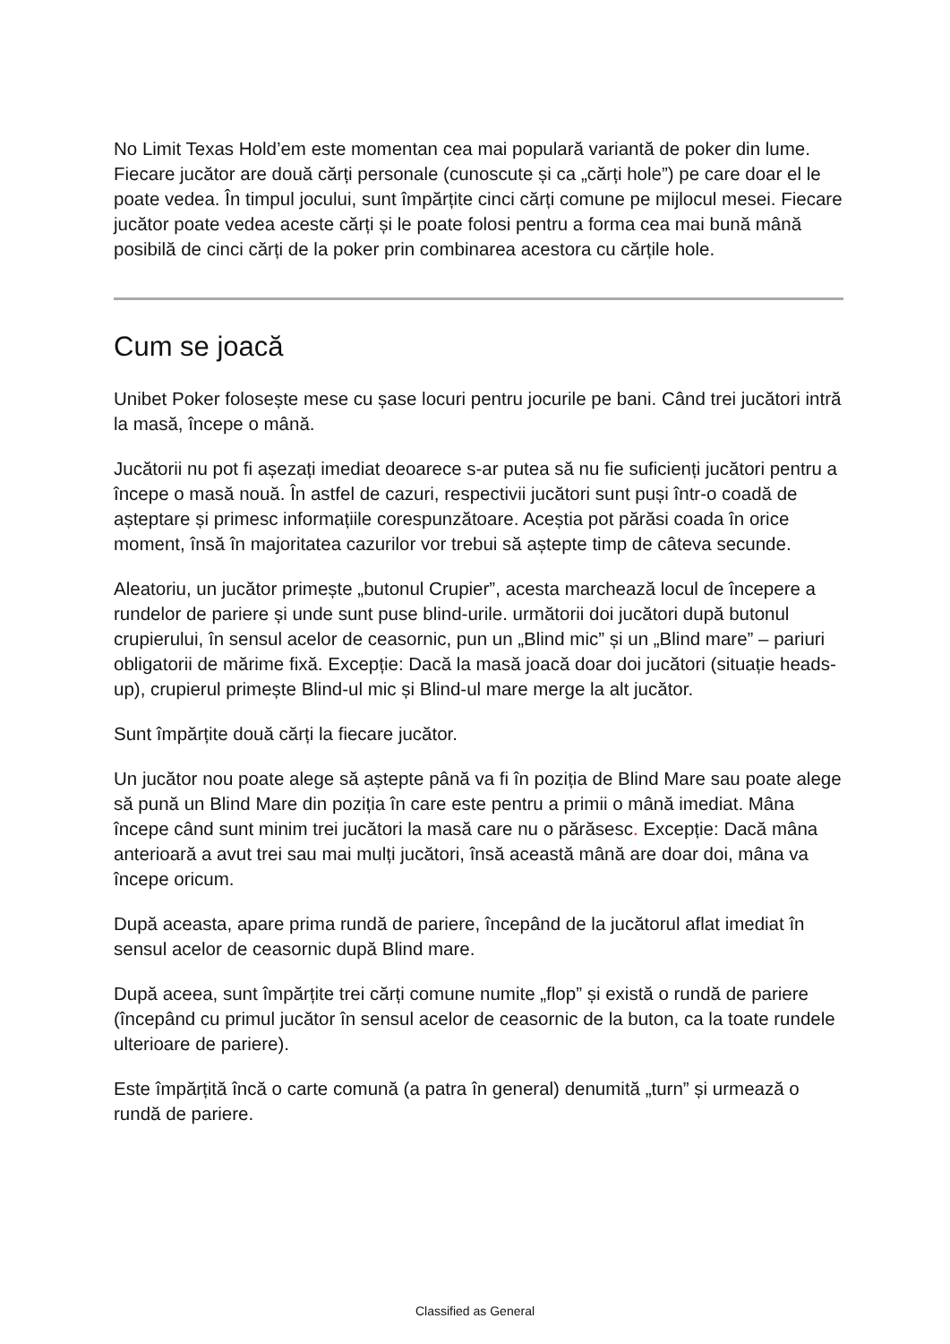No Limit Texas Hold’em este momentan cea mai populară variantă de poker din lume. Fiecare jucător are două cărți personale (cunoscute și ca „cărți hole”) pe care doar el le poate vedea. În timpul jocului, sunt împărțite cinci cărți comune pe mijlocul mesei. Fiecare jucător poate vedea aceste cărți și le poate folosi pentru a forma cea mai bună mână posibilă de cinci cărți de la poker prin combinarea acestora cu cărțile hole.
Cum se joacă
Unibet Poker folosește mese cu șase locuri pentru jocurile pe bani. Când trei jucători intră la masă, începe o mână.
Jucătorii nu pot fi așezați imediat deoarece s-ar putea să nu fie suficienți jucători pentru a începe o masă nouă. În astfel de cazuri, respectivii jucători sunt puși într-o coadă de așteptare și primesc informațiile corespunzătoare. Aceștia pot părăsi coada în orice moment, însă în majoritatea cazurilor vor trebui să aștepte timp de câteva secunde.
Aleatoriu, un jucător primește „butonul Crupier”, acesta marchează locul de începere a rundelor de pariere și unde sunt puse blind-urile. următorii doi jucători după butonul crupierului, în sensul acelor de ceasornic, pun un „Blind mic” și un „Blind mare” – pariuri obligatorii de mărime fixă. Excepție: Dacă la masă joacă doar doi jucători (situație heads-up), crupierul primește Blind-ul mic și Blind-ul mare merge la alt jucător.
Sunt împărțite două cărți la fiecare jucător.
Un jucător nou poate alege să aștepte până va fi în poziția de Blind Mare sau poate alege să pună un Blind Mare din poziția în care este pentru a primii o mână imediat. Mâna începe când sunt minim trei jucători la masă care nu o părăsesc. Excepție: Dacă mâna anterioară a avut trei sau mai mulți jucători, însă această mână are doar doi, mâna va începe oricum.
După aceasta, apare prima rundă de pariere, începând de la jucătorul aflat imediat în sensul acelor de ceasornic după Blind mare.
După aceea, sunt împărțite trei cărți comune numite „flop” și există o rundă de pariere (începând cu primul jucător în sensul acelor de ceasornic de la buton, ca la toate rundele ulterioare de pariere).
Este împărțită încă o carte comună (a patra în general) denumită „turn” și urmează o rundă de pariere.
Classified as General